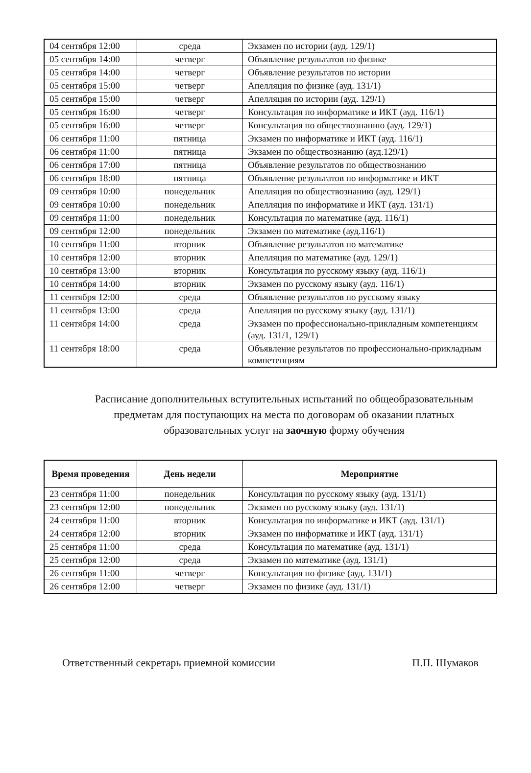| 04 сентября 12:00 | среда | Экзамен по истории (ауд. 129/1) |
| 05 сентября 14:00 | четверг | Объявление результатов по физике |
| 05 сентября 14:00 | четверг | Объявление результатов по истории |
| 05 сентября 15:00 | четверг | Апелляция по физике (ауд. 131/1) |
| 05 сентября 15:00 | четверг | Апелляция по истории (ауд. 129/1) |
| 05 сентября 16:00 | четверг | Консультация по информатике и ИКТ (ауд. 116/1) |
| 05 сентября 16:00 | четверг | Консультация по обществознанию (ауд. 129/1) |
| 06 сентября 11:00 | пятница | Экзамен по информатике и ИКТ (ауд. 116/1) |
| 06 сентября 11:00 | пятница | Экзамен по обществознанию (ауд.129/1) |
| 06 сентября 17:00 | пятница | Объявление результатов по обществознанию |
| 06 сентября 18:00 | пятница | Объявление результатов по информатике и ИКТ |
| 09 сентября 10:00 | понедельник | Апелляция по обществознанию (ауд. 129/1) |
| 09 сентября 10:00 | понедельник | Апелляция по информатике и ИКТ (ауд. 131/1) |
| 09 сентября 11:00 | понедельник | Консультация по математике (ауд. 116/1) |
| 09 сентября 12:00 | понедельник | Экзамен по математике (ауд.116/1) |
| 10 сентября 11:00 | вторник | Объявление результатов по математике |
| 10 сентября 12:00 | вторник | Апелляция по математике (ауд. 129/1) |
| 10 сентября 13:00 | вторник | Консультация по русскому языку (ауд. 116/1) |
| 10 сентября 14:00 | вторник | Экзамен по русскому языку (ауд. 116/1) |
| 11 сентября 12:00 | среда | Объявление результатов по русскому языку |
| 11 сентября 13:00 | среда | Апелляция по русскому языку (ауд. 131/1) |
| 11 сентября 14:00 | среда | Экзамен по профессионально-прикладным компетенциям (ауд. 131/1, 129/1) |
| 11 сентября 18:00 | среда | Объявление результатов по профессионально-прикладным компетенциям |
Расписание дополнительных вступительных испытаний по общеобразовательным предметам для поступающих на места по договорам об оказании платных образовательных услуг на заочную форму обучения
| Время проведения | День недели | Мероприятие |
| --- | --- | --- |
| 23 сентября 11:00 | понедельник | Консультация по русскому языку (ауд. 131/1) |
| 23 сентября 12:00 | понедельник | Экзамен по русскому языку (ауд. 131/1) |
| 24 сентября 11:00 | вторник | Консультация по информатике и ИКТ (ауд. 131/1) |
| 24 сентября 12:00 | вторник | Экзамен по информатике и ИКТ (ауд. 131/1) |
| 25 сентября 11:00 | среда | Консультация по математике (ауд. 131/1) |
| 25 сентября 12:00 | среда | Экзамен по математике (ауд. 131/1) |
| 26 сентября 11:00 | четверг | Консультация по физике (ауд. 131/1) |
| 26 сентября 12:00 | четверг | Экзамен по физике (ауд. 131/1) |
Ответственный секретарь приемной комиссии П.П. Шумаков